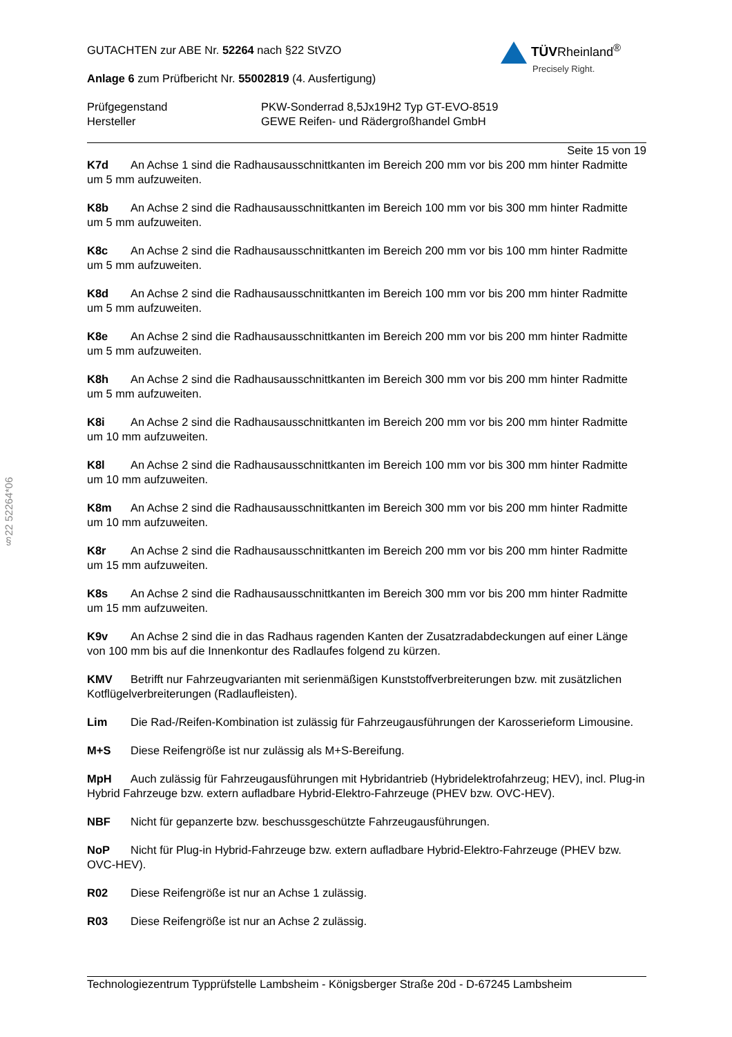TÜVRheinland<sup>®</sup>
Precisely Right.
GUTACHTEN zur ABE Nr. 52264 nach §22 StVZO
Anlage 6 zum Prüfbericht Nr. 55002819 (4. Ausfertigung)
Prüfgegenstand
Hersteller
PKW-Sonderrad 8,5Jx19H2 Typ GT-EVO-8519
GEWE Reifen- und Rädergroßhandel GmbH
Seite 15 von 19
K7d An Achse 1 sind die Radhausausschnittkanten im Bereich 200 mm vor bis 200 mm hinter Radmitte um 5 mm aufzuweiten.
K8b An Achse 2 sind die Radhausausschnittkanten im Bereich 100 mm vor bis 300 mm hinter Radmitte um 5 mm aufzuweiten.
K8c An Achse 2 sind die Radhausausschnittkanten im Bereich 200 mm vor bis 100 mm hinter Radmitte um 5 mm aufzuweiten.
K8d An Achse 2 sind die Radhausausschnittkanten im Bereich 100 mm vor bis 200 mm hinter Radmitte um 5 mm aufzuweiten.
K8e An Achse 2 sind die Radhausausschnittkanten im Bereich 200 mm vor bis 200 mm hinter Radmitte um 5 mm aufzuweiten.
K8h An Achse 2 sind die Radhausausschnittkanten im Bereich 300 mm vor bis 200 mm hinter Radmitte um 5 mm aufzuweiten.
K8i An Achse 2 sind die Radhausausschnittkanten im Bereich 200 mm vor bis 200 mm hinter Radmitte um 10 mm aufzuweiten.
K8l An Achse 2 sind die Radhausausschnittkanten im Bereich 100 mm vor bis 300 mm hinter Radmitte um 10 mm aufzuweiten.
K8m An Achse 2 sind die Radhausausschnittkanten im Bereich 300 mm vor bis 200 mm hinter Radmitte um 10 mm aufzuweiten.
K8r An Achse 2 sind die Radhausausschnittkanten im Bereich 200 mm vor bis 200 mm hinter Radmitte um 15 mm aufzuweiten.
K8s An Achse 2 sind die Radhausausschnittkanten im Bereich 300 mm vor bis 200 mm hinter Radmitte um 15 mm aufzuweiten.
K9v An Achse 2 sind die in das Radhaus ragenden Kanten der Zusatzradabdeckungen auf einer Länge von 100 mm bis auf die Innenkontur des Radlaufes folgend zu kürzen.
KMV Betrifft nur Fahrzeugvarianten mit serienmäßigen Kunststoffverbreiterungen bzw. mit zusätzlichen Kotflügelverbreiterungen (Radlaufleisten).
Lim Die Rad-/Reifen-Kombination ist zulässig für Fahrzeugausführungen der Karosserieform Limousine.
M+S Diese Reifengröße ist nur zulässig als M+S-Bereifung.
MpH Auch zulässig für Fahrzeugausführungen mit Hybridantrieb (Hybridelektrofahrzeug; HEV), incl. Plug-in Hybrid Fahrzeuge bzw. extern aufladbare Hybrid-Elektro-Fahrzeuge (PHEV bzw. OVC-HEV).
NBF Nicht für gepanzerte bzw. beschussgeschützte Fahrzeugausführungen.
NoP Nicht für Plug-in Hybrid-Fahrzeuge bzw. extern aufladbare Hybrid-Elektro-Fahrzeuge (PHEV bzw. OVC-HEV).
R02 Diese Reifengröße ist nur an Achse 1 zulässig.
R03 Diese Reifengröße ist nur an Achse 2 zulässig.
§22 52264*06
Technologiezentrum Typprüfstelle Lambsheim - Königsberger Straße 20d - D-67245 Lambsheim